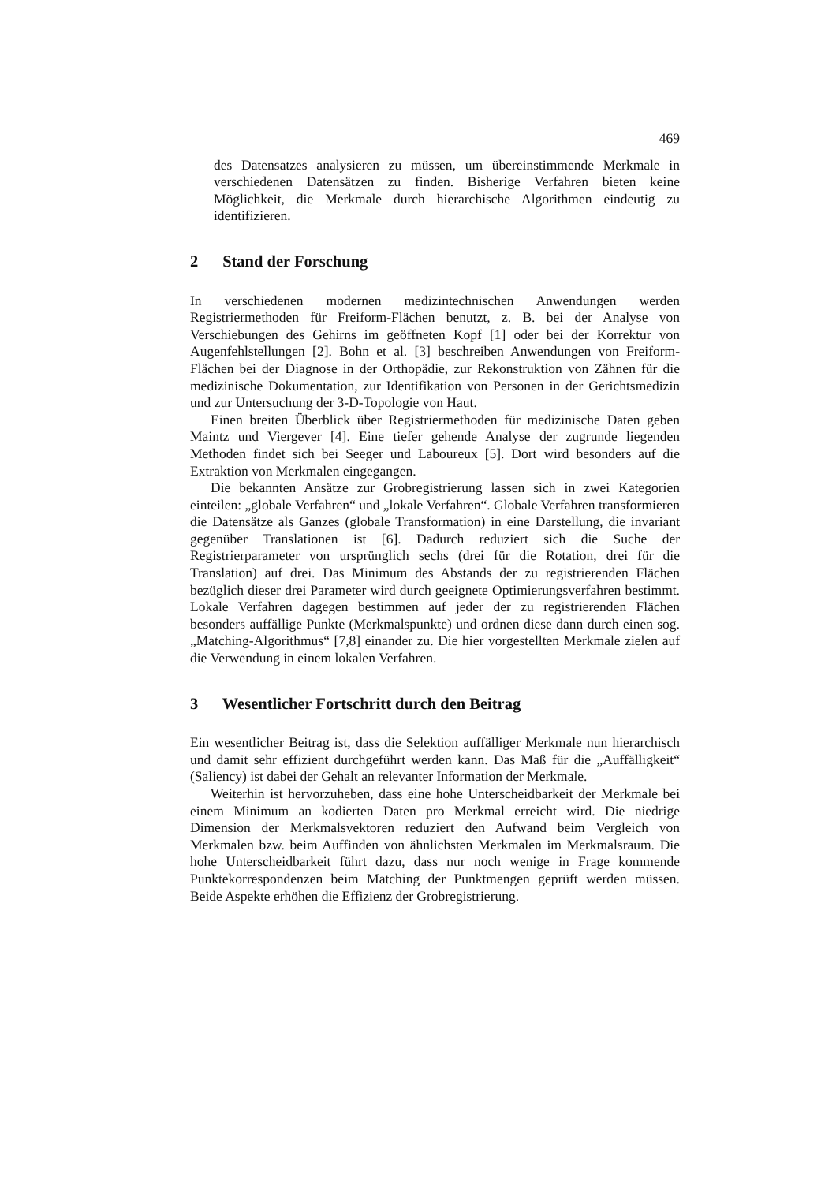469
des Datensatzes analysieren zu müssen, um übereinstimmende Merkmale in verschiedenen Datensätzen zu finden. Bisherige Verfahren bieten keine Möglichkeit, die Merkmale durch hierarchische Algorithmen eindeutig zu identifizieren.
2 Stand der Forschung
In verschiedenen modernen medizintechnischen Anwendungen werden Registriermethoden für Freiform-Flächen benutzt, z. B. bei der Analyse von Verschiebungen des Gehirns im geöffneten Kopf [1] oder bei der Korrektur von Augenfehlstellungen [2]. Bohn et al. [3] beschreiben Anwendungen von Freiform-Flächen bei der Diagnose in der Orthopädie, zur Rekonstruktion von Zähnen für die medizinische Dokumentation, zur Identifikation von Personen in der Gerichtsmedizin und zur Untersuchung der 3-D-Topologie von Haut.
Einen breiten Überblick über Registriermethoden für medizinische Daten geben Maintz und Viergever [4]. Eine tiefer gehende Analyse der zugrunde liegenden Methoden findet sich bei Seeger und Laboureux [5]. Dort wird besonders auf die Extraktion von Merkmalen eingegangen.
Die bekannten Ansätze zur Grobregistrierung lassen sich in zwei Kategorien einteilen: „globale Verfahren“ und „lokale Verfahren“. Globale Verfahren transformieren die Datensätze als Ganzes (globale Transformation) in eine Darstellung, die invariant gegenüber Translationen ist [6]. Dadurch reduziert sich die Suche der Registrierparameter von ursprünglich sechs (drei für die Rotation, drei für die Translation) auf drei. Das Minimum des Abstands der zu registrierenden Flächen bezüglich dieser drei Parameter wird durch geeignete Optimierungsverfahren bestimmt. Lokale Verfahren dagegen bestimmen auf jeder der zu registrierenden Flächen besonders auffällige Punkte (Merkmalspunkte) und ordnen diese dann durch einen sog. „Matching-Algorithmus“ [7,8] einander zu. Die hier vorgestellten Merkmale zielen auf die Verwendung in einem lokalen Verfahren.
3 Wesentlicher Fortschritt durch den Beitrag
Ein wesentlicher Beitrag ist, dass die Selektion auffälliger Merkmale nun hierarchisch und damit sehr effizient durchgeführt werden kann. Das Maß für die „Auffälligkeit“ (Saliency) ist dabei der Gehalt an relevanter Information der Merkmale.
Weiterhin ist hervorzuheben, dass eine hohe Unterscheidbarkeit der Merkmale bei einem Minimum an kodierten Daten pro Merkmal erreicht wird. Die niedrige Dimension der Merkmalsvektoren reduziert den Aufwand beim Vergleich von Merkmalen bzw. beim Auffinden von ähnlichsten Merkmalen im Merkmalsraum. Die hohe Unterscheidbarkeit führt dazu, dass nur noch wenige in Frage kommende Punktekorrespondenzen beim Matching der Punktmengen geprüft werden müssen. Beide Aspekte erhöhen die Effizienz der Grobregistrierung.